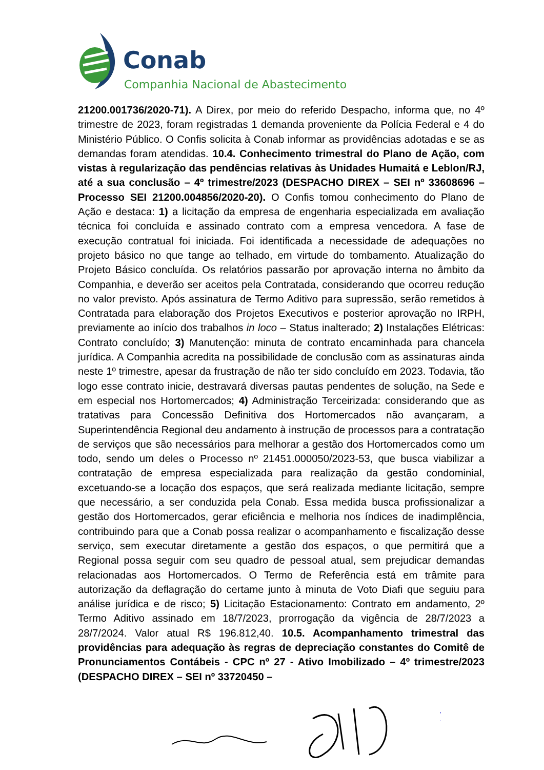Conab
Companhia Nacional de Abastecimento
21200.001736/2020-71). A Direx, por meio do referido Despacho, informa que, no 4º trimestre de 2023, foram registradas 1 demanda proveniente da Polícia Federal e 4 do Ministério Público. O Confis solicita à Conab informar as providências adotadas e se as demandas foram atendidas. 10.4. Conhecimento trimestral do Plano de Ação, com vistas à regularização das pendências relativas às Unidades Humaitá e Leblon/RJ, até a sua conclusão – 4º trimestre/2023 (DESPACHO DIREX – SEI nº 33608696 – Processo SEI 21200.004856/2020-20). O Confis tomou conhecimento do Plano de Ação e destaca: 1) a licitação da empresa de engenharia especializada em avaliação técnica foi concluída e assinado contrato com a empresa vencedora. A fase de execução contratual foi iniciada. Foi identificada a necessidade de adequações no projeto básico no que tange ao telhado, em virtude do tombamento. Atualização do Projeto Básico concluída. Os relatórios passarão por aprovação interna no âmbito da Companhia, e deverão ser aceitos pela Contratada, considerando que ocorreu redução no valor previsto. Após assinatura de Termo Aditivo para supressão, serão remetidos à Contratada para elaboração dos Projetos Executivos e posterior aprovação no IRPH, previamente ao início dos trabalhos in loco – Status inalterado; 2) Instalações Elétricas: Contrato concluído; 3) Manutenção: minuta de contrato encaminhada para chancela jurídica. A Companhia acredita na possibilidade de conclusão com as assinaturas ainda neste 1º trimestre, apesar da frustração de não ter sido concluído em 2023. Todavia, tão logo esse contrato inicie, destravará diversas pautas pendentes de solução, na Sede e em especial nos Hortomercados; 4) Administração Terceirizada: considerando que as tratativas para Concessão Definitiva dos Hortomercados não avançaram, a Superintendência Regional deu andamento à instrução de processos para a contratação de serviços que são necessários para melhorar a gestão dos Hortomercados como um todo, sendo um deles o Processo nº 21451.000050/2023-53, que busca viabilizar a contratação de empresa especializada para realização da gestão condominial, excetuando-se a locação dos espaços, que será realizada mediante licitação, sempre que necessário, a ser conduzida pela Conab. Essa medida busca profissionalizar a gestão dos Hortomercados, gerar eficiência e melhoria nos índices de inadimplência, contribuindo para que a Conab possa realizar o acompanhamento e fiscalização desse serviço, sem executar diretamente a gestão dos espaços, o que permitirá que a Regional possa seguir com seu quadro de pessoal atual, sem prejudicar demandas relacionadas aos Hortomercados. O Termo de Referência está em trâmite para autorização da deflagração do certame junto à minuta de Voto Diafi que seguiu para análise jurídica e de risco; 5) Licitação Estacionamento: Contrato em andamento, 2º Termo Aditivo assinado em 18/7/2023, prorrogação da vigência de 28/7/2023 a 28/7/2024. Valor atual R$ 196.812,40. 10.5. Acompanhamento trimestral das providências para adequação às regras de depreciação constantes do Comitê de Pronunciamentos Contábeis - CPC nº 27 - Ativo Imobilizado – 4º trimestre/2023 (DESPACHO DIREX – SEI nº 33720450 –